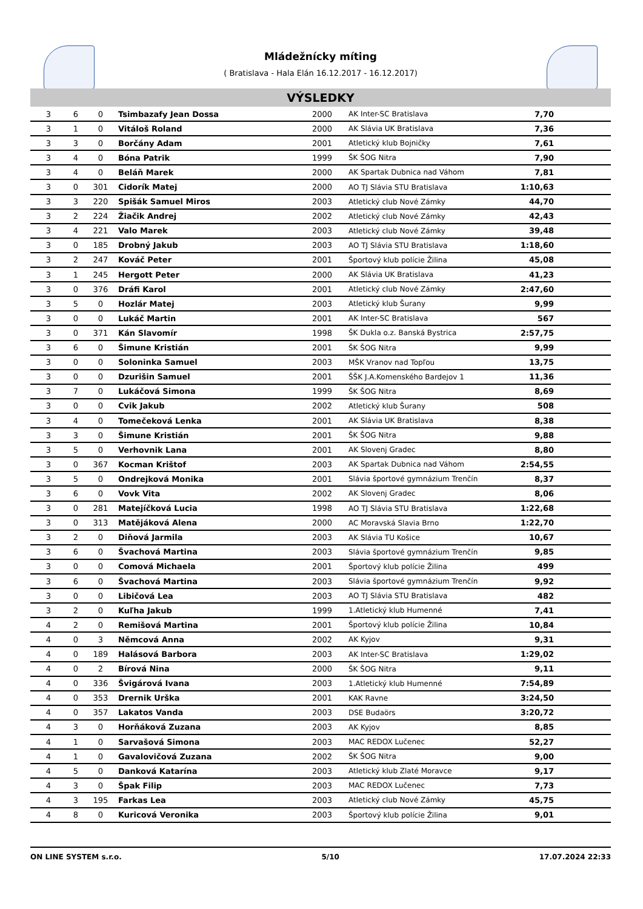Mládežnícky míting
( Bratislava - Hala Elán 16.12.2017 - 16.12.2017)
VÝSLEDKY
| 3 | 6 | 0 | Tsimbazafy Jean Dossa | 2000 | AK Inter-SC Bratislava | 7,70 | |
| 3 | 1 | 0 | Vitáloš Roland | 2000 | AK Slávia UK Bratislava | 7,36 | |
| 3 | 3 | 0 | Borčány Adam | 2001 | Atletický klub Bojničky | 7,61 | |
| 3 | 4 | 0 | Bóna Patrik | 1999 | ŠK ŠOG Nitra | 7,90 | |
| 3 | 4 | 0 | Beláň Marek | 2000 | AK Spartak Dubnica nad Váhom | 7,81 | |
| 3 | 0 | 301 | Cidorík Matej | 2000 | AO TJ Slávia STU Bratislava | 1:10,63 | |
| 3 | 3 | 220 | Spišák Samuel Miros | 2003 | Atletický club Nové Zámky | 44,70 | |
| 3 | 2 | 224 | Žiačik Andrej | 2002 | Atletický club Nové Zámky | 42,43 | |
| 3 | 4 | 221 | Valo Marek | 2003 | Atletický club Nové Zámky | 39,48 | |
| 3 | 0 | 185 | Drobný Jakub | 2003 | AO TJ Slávia STU Bratislava | 1:18,60 | |
| 3 | 2 | 247 | Kováč Peter | 2001 | Športový klub polície Žilina | 45,08 | |
| 3 | 1 | 245 | Hergott Peter | 2000 | AK Slávia UK Bratislava | 41,23 | |
| 3 | 0 | 376 | Dráfi Karol | 2001 | Atletický club Nové Zámky | 2:47,60 | |
| 3 | 5 | 0 | Hozlár Matej | 2003 | Atletický klub Šurany | 9,99 | |
| 3 | 0 | 0 | Lukáč Martin | 2001 | AK Inter-SC Bratislava | 567 | |
| 3 | 0 | 371 | Kán Slavomír | 1998 | ŠK Dukla o.z. Banská Bystrica | 2:57,75 | |
| 3 | 6 | 0 | Šimune Kristián | 2001 | ŠK ŠOG Nitra | 9,99 | |
| 3 | 0 | 0 | Soloninka Samuel | 2003 | MŠK Vranov nad Topľou | 13,75 | |
| 3 | 0 | 0 | Dzurišin Samuel | 2001 | ŠŠK J.A.Komenského Bardejov 1 | 11,36 | |
| 3 | 7 | 0 | Lukáčová Simona | 1999 | ŠK ŠOG Nitra | 8,69 | |
| 3 | 0 | 0 | Cvik Jakub | 2002 | Atletický klub Šurany | 508 | |
| 3 | 4 | 0 | Tomečeková Lenka | 2001 | AK Slávia UK Bratislava | 8,38 | |
| 3 | 3 | 0 | Šimune Kristián | 2001 | ŠK ŠOG Nitra | 9,88 | |
| 3 | 5 | 0 | Verhovnik Lana | 2001 | AK Slovenj Gradec | 8,80 | |
| 3 | 0 | 367 | Kocman Krištof | 2003 | AK Spartak Dubnica nad Váhom | 2:54,55 | |
| 3 | 5 | 0 | Ondrejková Monika | 2001 | Slávia športové gymnázium Trenčín | 8,37 | |
| 3 | 6 | 0 | Vovk Vita | 2002 | AK Slovenj Gradec | 8,06 | |
| 3 | 0 | 281 | Matejíčková Lucia | 1998 | AO TJ Slávia STU Bratislava | 1:22,68 | |
| 3 | 0 | 313 | Matějáková Alena | 2000 | AC Moravská Slavia Brno | 1:22,70 | |
| 3 | 2 | 0 | Diňová Jarmila | 2003 | AK Slávia TU Košice | 10,67 | |
| 3 | 6 | 0 | Švachová Martina | 2003 | Slávia športové gymnázium Trenčín | 9,85 | |
| 3 | 0 | 0 | Comová Michaela | 2001 | Športový klub polície Žilina | 499 | |
| 3 | 6 | 0 | Švachová Martina | 2003 | Slávia športové gymnázium Trenčín | 9,92 | |
| 3 | 0 | 0 | Libičová Lea | 2003 | AO TJ Slávia STU Bratislava | 482 | |
| 3 | 2 | 0 | Kuľha Jakub | 1999 | 1.Atletický klub Humenné | 7,41 | |
| 4 | 2 | 0 | Remišová Martina | 2001 | Športový klub polície Žilina | 10,84 | |
| 4 | 0 | 3 | Němcová Anna | 2002 | AK Kyjov | 9,31 | |
| 4 | 0 | 189 | Halásová Barbora | 2003 | AK Inter-SC Bratislava | 1:29,02 | |
| 4 | 0 | 2 | Bírová Nina | 2000 | ŠK ŠOG Nitra | 9,11 | |
| 4 | 0 | 336 | Švigárová Ivana | 2003 | 1.Atletický klub Humenné | 7:54,89 | |
| 4 | 0 | 353 | Drernik Urška | 2001 | KAK Ravne | 3:24,50 | |
| 4 | 0 | 357 | Lakatos Vanda | 2003 | DSE Budaörs | 3:20,72 | |
| 4 | 3 | 0 | Horňáková Zuzana | 2003 | AK Kyjov | 8,85 | |
| 4 | 1 | 0 | Sarvašová Simona | 2003 | MAC REDOX Lučenec | 52,27 | |
| 4 | 1 | 0 | Gavalovičová Zuzana | 2002 | ŠK ŠOG Nitra | 9,00 | |
| 4 | 5 | 0 | Danková Katarína | 2003 | Atletický klub Zlaté Moravce | 9,17 | |
| 4 | 3 | 0 | Špak Filip | 2003 | MAC REDOX Lučenec | 7,73 | |
| 4 | 3 | 195 | Farkas Lea | 2003 | Atletický club Nové Zámky | 45,75 | |
| 4 | 8 | 0 | Kuricová Veronika | 2003 | Športový klub polície Žilina | 9,01 | |
ON LINE SYSTEM s.r.o. 5/10 17.07.2024 22:33